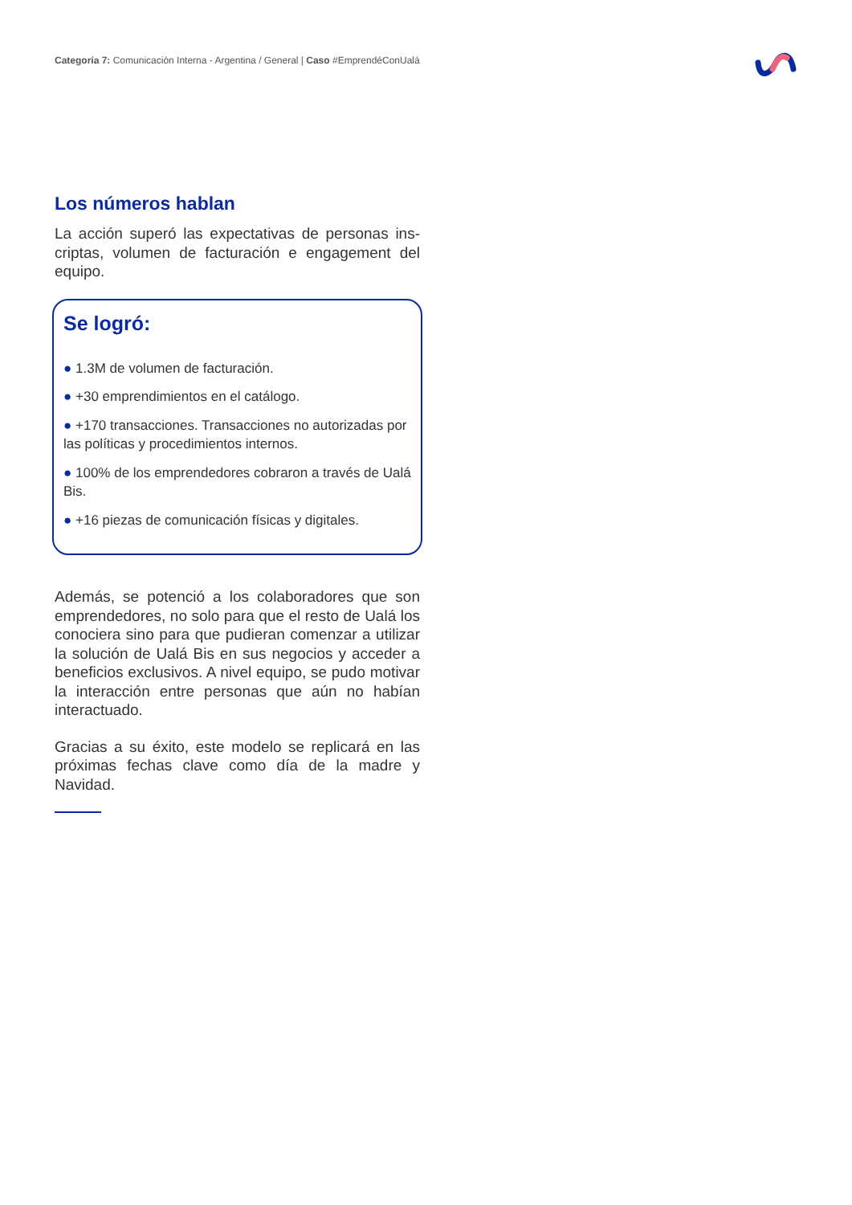Categoría 7: Comunicación Interna - Argentina / General | Caso #EmprendéConUalá
Los números hablan
La acción superó las expectativas de personas ins-criptas, volumen de facturación e engagement del equipo.
Se logró:
● 1.3M de volumen de facturación.
● +30 emprendimientos en el catálogo.
● +170 transacciones. Transacciones no autorizadas por las políticas y procedimientos internos.
● 100% de los emprendedores cobraron a través de Ualá Bis.
● +16 piezas de comunicación físicas y digitales.
Además, se potenció a los colaboradores que son emprendedores, no solo para que el resto de Ualá los conociera sino para que pudieran comenzar a utilizar la solución de Ualá Bis en sus negocios y acceder a beneficios exclusivos. A nivel equipo, se pudo motivar la interacción entre personas que aún no habían interactuado.
Gracias a su éxito, este modelo se replicará en las próximas fechas clave como día de la madre y Navidad.